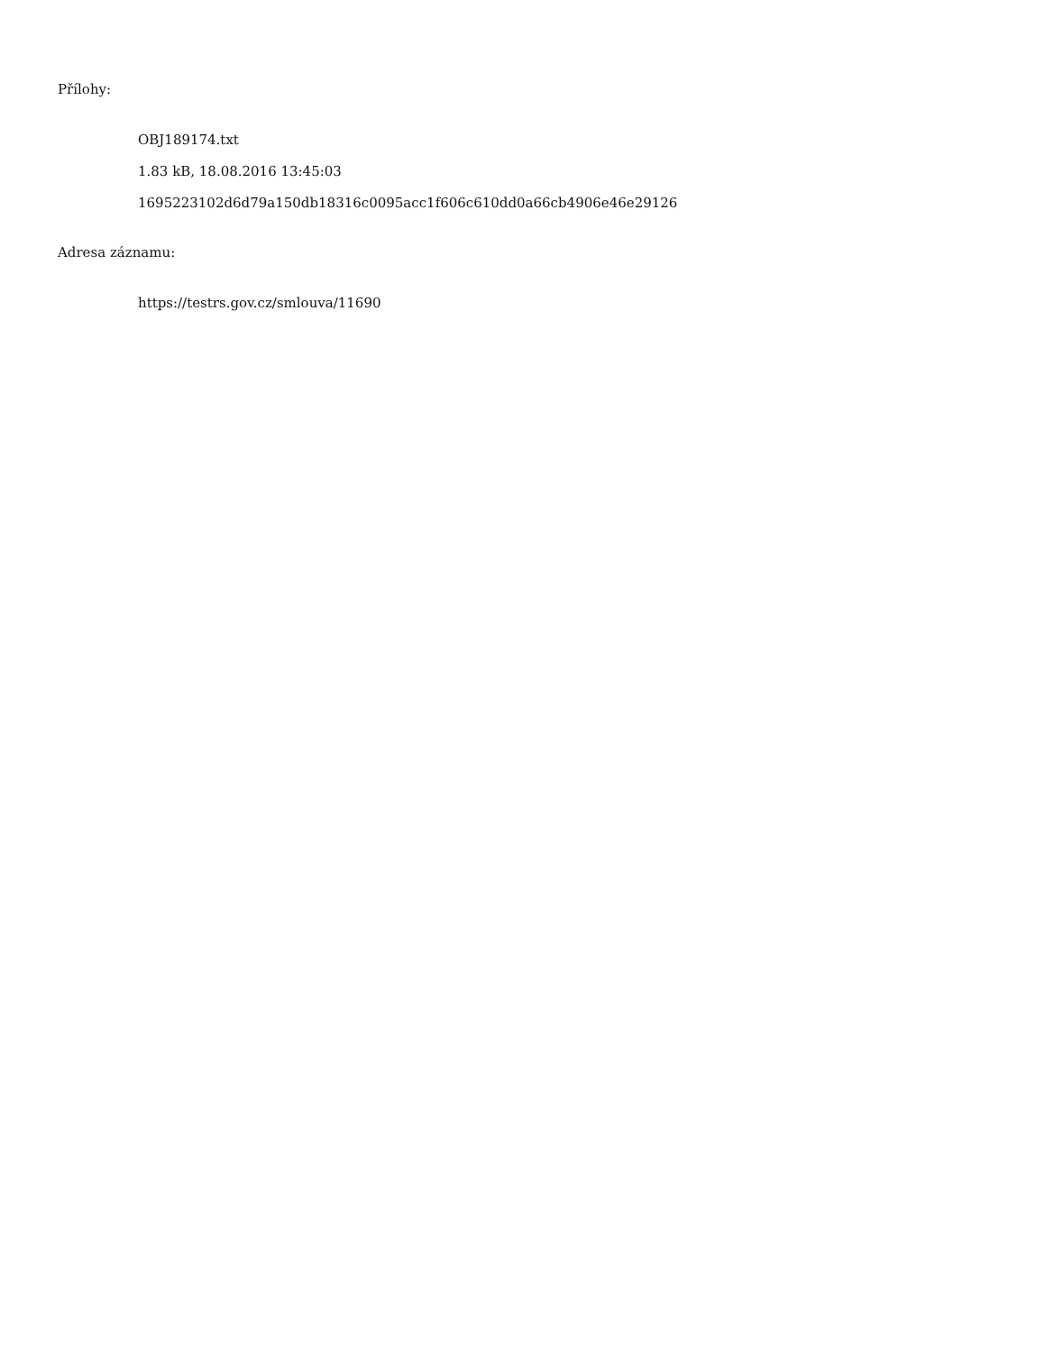Přílohy:
OBJ189174.txt
1.83 kB, 18.08.2016 13:45:03
1695223102d6d79a150db18316c0095acc1f606c610dd0a66cb4906e46e29126
Adresa záznamu:
https://testrs.gov.cz/smlouva/11690